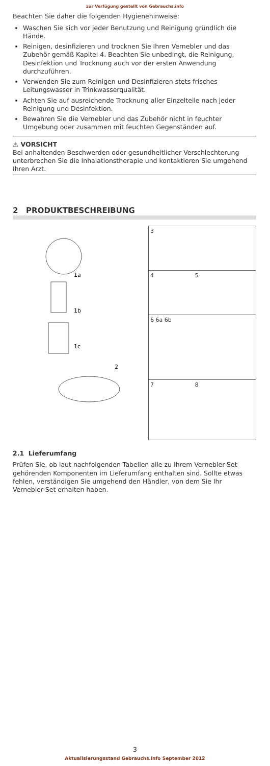zur Verfügung gestellt von Gebrauchs.info
Beachten Sie daher die folgenden Hygienehinweise:
Waschen Sie sich vor jeder Benutzung und Reinigung gründlich die Hände.
Reinigen, desinfizieren und trocknen Sie Ihren Vernebler und das Zubehör gemäß Kapitel 4. Beachten Sie unbedingt, die Reinigung, Desinfektion und Trocknung auch vor der ersten Anwendung durchzuführen.
Verwenden Sie zum Reinigen und Desinfizieren stets frisches Leitungswasser in Trinkwasserqualität.
Achten Sie auf ausreichende Trocknung aller Einzelteile nach jeder Reinigung und Desinfektion.
Bewahren Sie die Vernebler und das Zubehör nicht in feuchter Umgebung oder zusammen mit feuchten Gegenständen auf.
⚠ VORSICHT
Bei anhaltenden Beschwerden oder gesundheitlicher Verschlechterung unterbrechen Sie die Inhalationstherapie und kontaktieren Sie umgehend Ihren Arzt.
2 PRODUKTBESCHREIBUNG
1a
1b
1c
2
3
4 5
6 6a 6b
7 8
2.1 Lieferumfang
Prüfen Sie, ob laut nachfolgenden Tabellen alle zu Ihrem Vernebler-Set gehörenden Komponenten im Lieferumfang enthalten sind. Sollte etwas fehlen, verständigen Sie umgehend den Händler, von dem Sie Ihr Vernebler-Set erhalten haben.
3
Aktualisierungsstand Gebrauchs.info September 2012